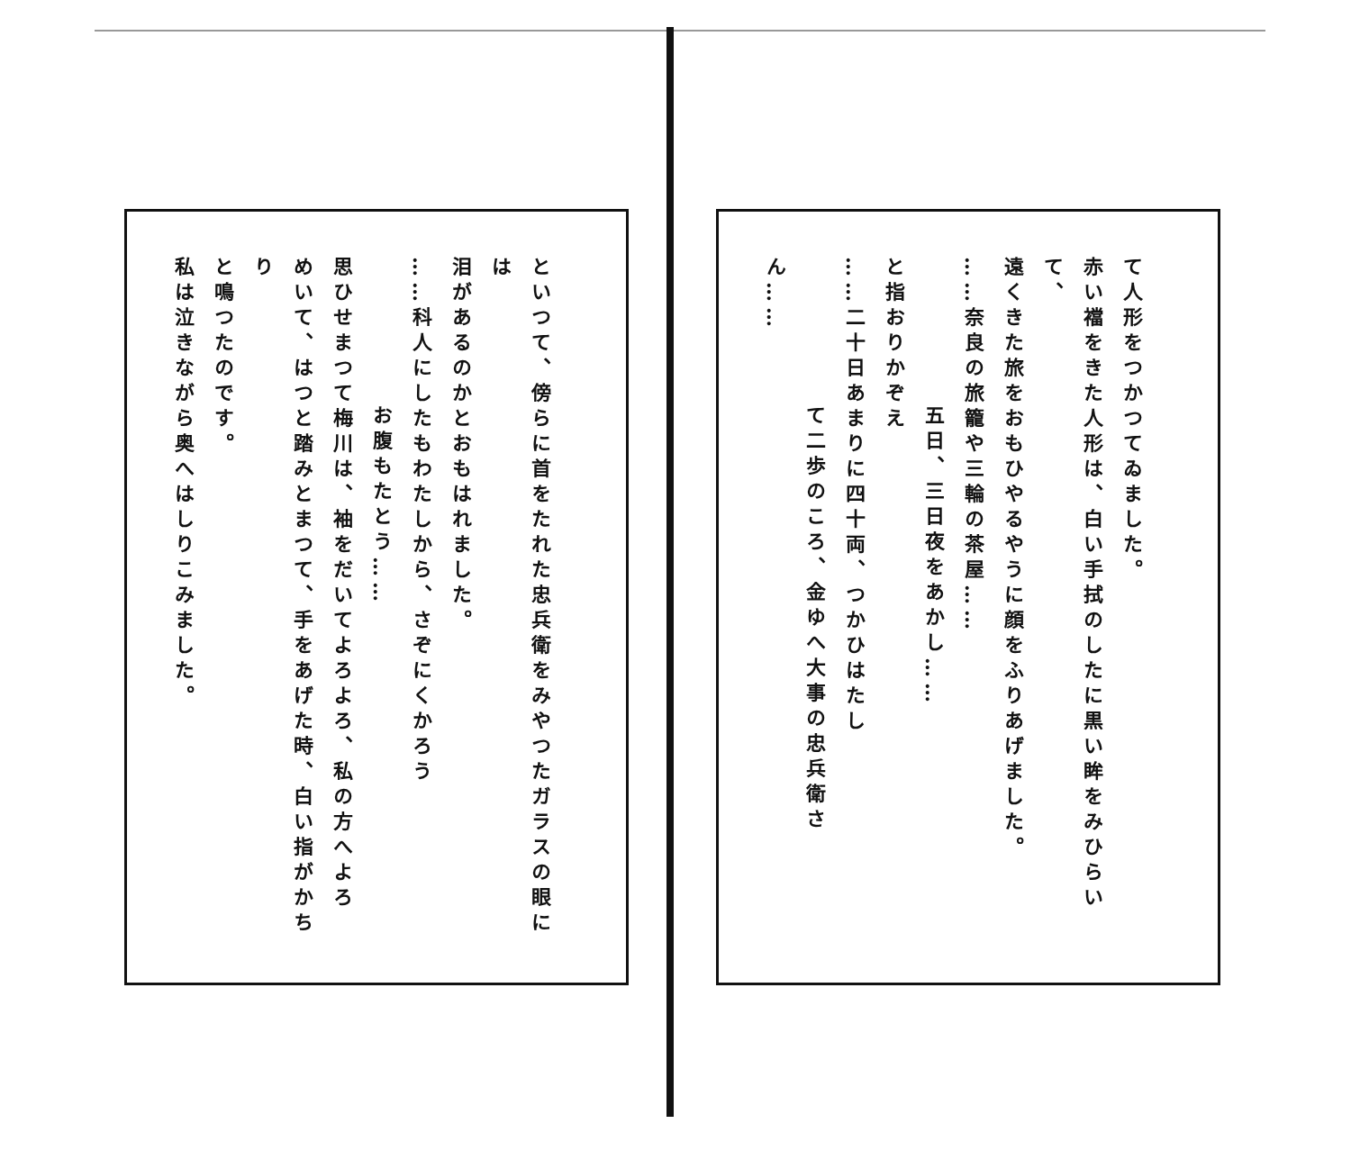て人形をつかつてゐました。
赤い襠をきた人形は、白い手拭のしたに黒い眸をみひらいて、
遠くきた旅をおもひやるやうに顔をふりあげました。
……奈良の旅籠や三輪の茶屋……
五日、三日夜をあかし……
と指おりかぞえ
……二十日あまりに四十両、つかひはたし
て二歩のころ、金ゆへ大事の忠兵衛さ
ん……
といつて、傍らに首をたれた忠兵衛をみやつたガラスの眼には
泪があるのかとおもはれました。
……科人にしたもわたしから、さぞにくかろう
お腹もたとう……
思ひせまつて梅川は、袖をだいてよろよろ、私の方へよろ
めいて、はつと踏みとまつて、手をあげた時、白い指がかちり
と鳴つたのです。
私は泣きながら奥へはしりこみました。